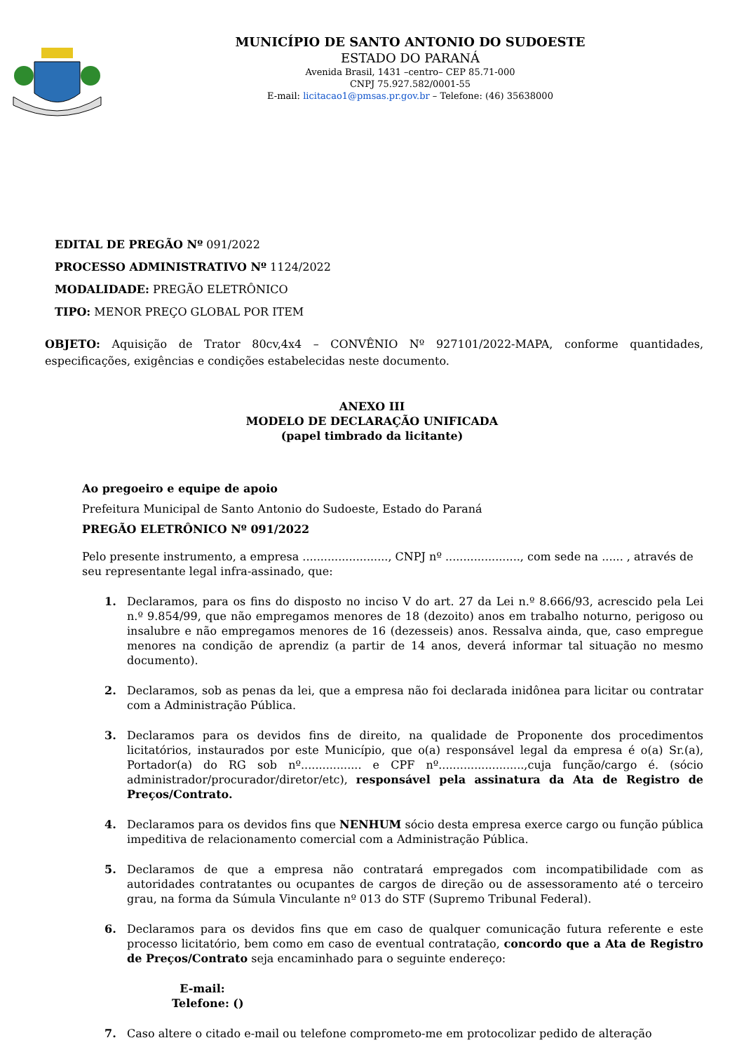MUNICÍPIO DE SANTO ANTONIO DO SUDOESTE
ESTADO DO PARANÁ
Avenida Brasil, 1431 –centro– CEP 85.71-000
CNPJ 75.927.582/0001-55
E-mail: licitacao1@pmsas.pr.gov.br – Telefone: (46) 35638000
EDITAL DE PREGÃO Nº 091/2022
PROCESSO ADMINISTRATIVO Nº 1124/2022
MODALIDADE: PREGÃO ELETRÔNICO
TIPO: MENOR PREÇO GLOBAL POR ITEM
OBJETO: Aquisição de Trator 80cv,4x4 – CONVÊNIO Nº 927101/2022-MAPA, conforme quantidades, especificações, exigências e condições estabelecidas neste documento.
ANEXO III
MODELO DE DECLARAÇÃO UNIFICADA
(papel timbrado da licitante)
Ao pregoeiro e equipe de apoio
Prefeitura Municipal de Santo Antonio do Sudoeste, Estado do Paraná
PREGÃO ELETRÔNICO Nº 091/2022
Pelo presente instrumento, a empresa ........................, CNPJ nº ....................., com sede na ...... , através de seu representante legal infra-assinado, que:
1. Declaramos, para os fins do disposto no inciso V do art. 27 da Lei n.º 8.666/93, acrescido pela Lei n.º 9.854/99, que não empregamos menores de 18 (dezoito) anos em trabalho noturno, perigoso ou insalubre e não empregamos menores de 16 (dezesseis) anos. Ressalva ainda, que, caso empregue menores na condição de aprendiz (a partir de 14 anos, deverá informar tal situação no mesmo documento).
2. Declaramos, sob as penas da lei, que a empresa não foi declarada inidônea para licitar ou contratar com a Administração Pública.
3. Declaramos para os devidos fins de direito, na qualidade de Proponente dos procedimentos licitatórios, instaurados por este Município, que o(a) responsável legal da empresa é o(a) Sr.(a), Portador(a) do RG sob nº................. e CPF nº........................,cuja função/cargo é. (sócio administrador/procurador/diretor/etc), responsável pela assinatura da Ata de Registro de Preços/Contrato.
4. Declaramos para os devidos fins que NENHUM sócio desta empresa exerce cargo ou função pública impeditiva de relacionamento comercial com a Administração Pública.
5. Declaramos de que a empresa não contratará empregados com incompatibilidade com as autoridades contratantes ou ocupantes de cargos de direção ou de assessoramento até o terceiro grau, na forma da Súmula Vinculante nº 013 do STF (Supremo Tribunal Federal).
6. Declaramos para os devidos fins que em caso de qualquer comunicação futura referente e este processo licitatório, bem como em caso de eventual contratação, concordo que a Ata de Registro de Preços/Contrato seja encaminhado para o seguinte endereço:
E-mail:
Telefone: ()
7. Caso altere o citado e-mail ou telefone comprometo-me em protocolizar pedido de alteração